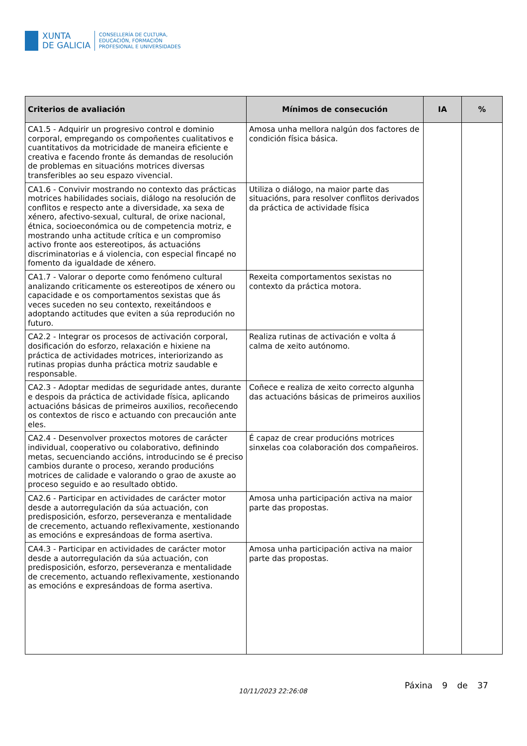XUNTA
DE GALICIA
CONSELLERÍA DE CULTURA,
EDUCACIÓN, FORMACIÓN
PROFESIONAL E UNIVERSIDADES
| Criterios de avaliación | Mínimos de consecución | IA | % |
| --- | --- | --- | --- |
| CA1.5 - Adquirir un progresivo control e dominio corporal, empregando os compoñentes cualitativos e cuantitativos da motricidade de maneira eficiente e creativa e facendo fronte ás demandas de resolución de problemas en situacións motrices diversas transferibles ao seu espazo vivencial. | Amosa unha mellora nalgún dos factores de condición física básica. | | |
| CA1.6 - Convivir mostrando no contexto das prácticas motrices habilidades sociais, diálogo na resolución de conflitos e respecto ante a diversidade, xa sexa de xénero, afectivo-sexual, cultural, de orixe nacional, étnica, socioeconómica ou de competencia motriz, e mostrando unha actitude crítica e un compromiso activo fronte aos estereotipos, ás actuacións discriminatorias e á violencia, con especial fincapé no fomento da igualdade de xénero. | Utiliza o diálogo, na maior parte das situacións, para resolver conflitos derivados da práctica de actividade física | | |
| CA1.7 - Valorar o deporte como fenómeno cultural analizando criticamente os estereotipos de xénero ou capacidade e os comportamentos sexistas que ás veces suceden no seu contexto, rexeitándoos e adoptando actitudes que eviten a súa reprodución no futuro. | Rexeita comportamentos sexistas no contexto da práctica motora. | | |
| CA2.2 - Integrar os procesos de activación corporal, dosificación do esforzo, relaxación e hixiene na práctica de actividades motrices, interiorizando as rutinas propias dunha práctica motriz saudable e responsable. | Realiza rutinas de activación e volta á calma de xeito autónomo. | | |
| CA2.3 - Adoptar medidas de seguridade antes, durante e despois da práctica de actividade física, aplicando actuacións básicas de primeiros auxilios, recoñecendo os contextos de risco e actuando con precaución ante eles. | Coñece e realiza de xeito correcto algunha das actuacións básicas de primeiros auxilios | | |
| CA2.4 - Desenvolver proxectos motores de carácter individual, cooperativo ou colaborativo, definindo metas, secuenciando accións, introducindo se é preciso cambios durante o proceso, xerando producións motrices de calidade e valorando o grao de axuste ao proceso seguido e ao resultado obtido. | É capaz de crear producións motrices sinxelas coa colaboración dos compañeiros. | | |
| CA2.6 - Participar en actividades de carácter motor desde a autorregulación da súa actuación, con predisposición, esforzo, perseveranza e mentalidade de crecemento, actuando reflexivamente, xestionando as emocións e expresándoas de forma asertiva. | Amosa unha participación activa na maior parte das propostas. | | |
| CA4.3 - Participar en actividades de carácter motor desde a autorregulación da súa actuación, con predisposición, esforzo, perseveranza e mentalidade de crecemento, actuando reflexivamente, xestionando as emocións e expresándoas de forma asertiva. | Amosa unha participación activa na maior parte das propostas. | | |
10/11/2023 22:26:08
Páxina 9 de 37